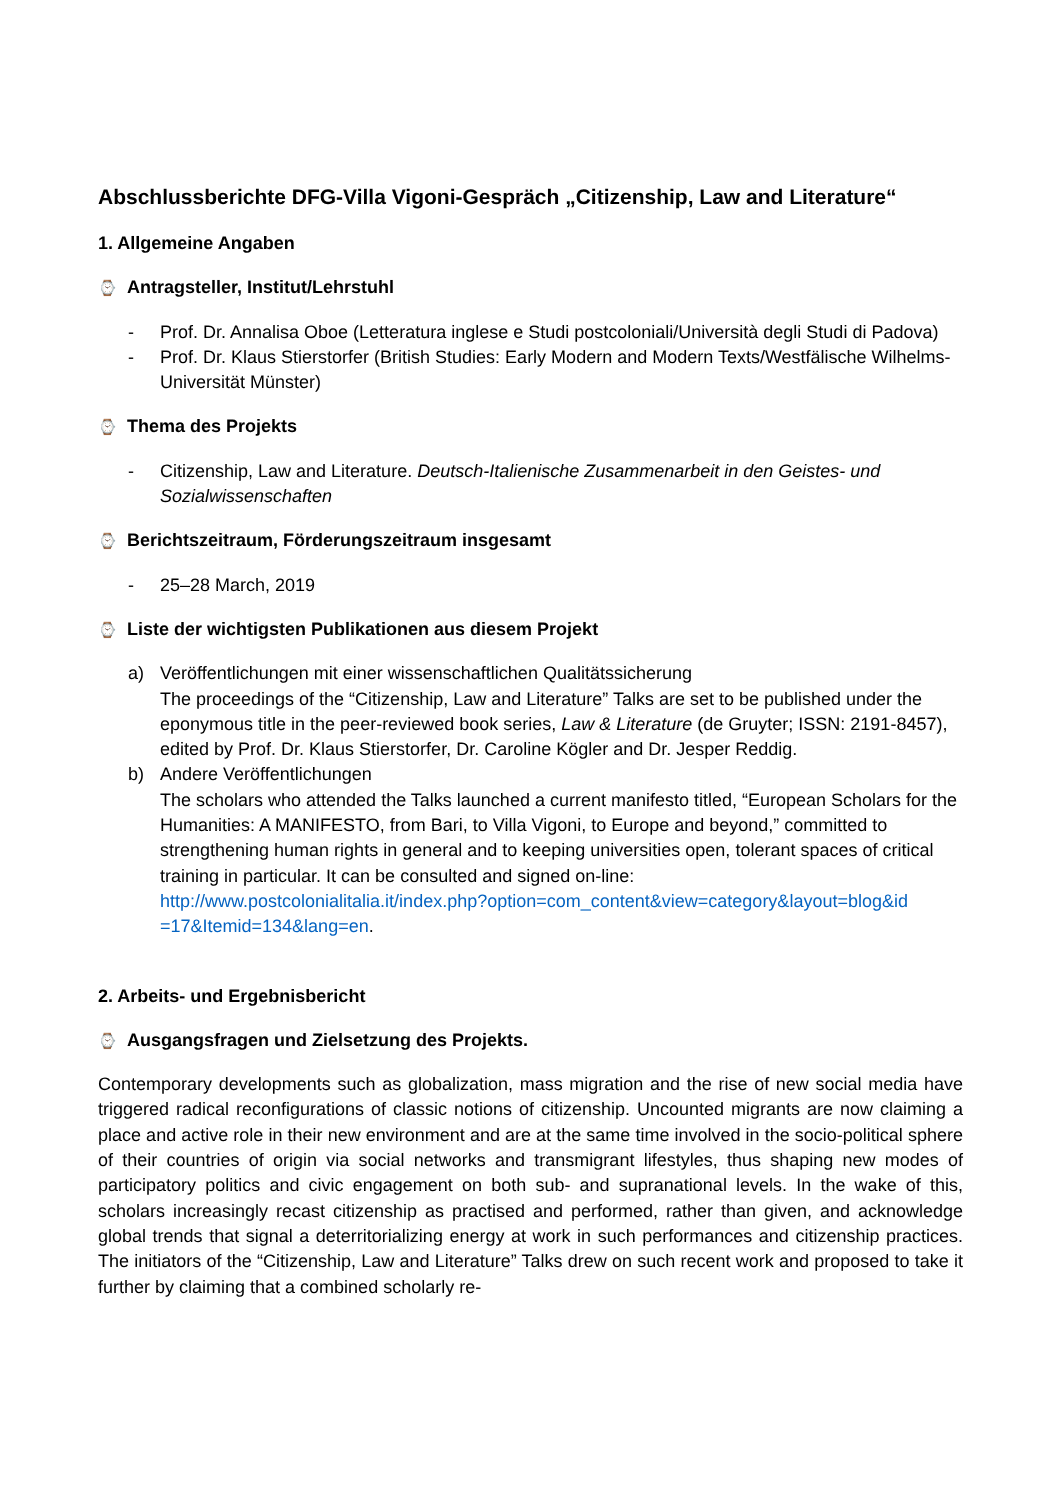Abschlussberichte DFG-Villa Vigoni-Gespräch „Citizenship, Law and Literature“
1. Allgemeine Angaben
⌚ Antragsteller, Institut/Lehrstuhl
- Prof. Dr. Annalisa Oboe (Letteratura inglese e Studi postcoloniali/Università degli Studi di Padova)
- Prof. Dr. Klaus Stierstorfer (British Studies: Early Modern and Modern Texts/Westfälische Wilhelms-Universität Münster)
⌚ Thema des Projekts
- Citizenship, Law and Literature. Deutsch-Italienische Zusammenarbeit in den Geistes- und Sozialwissenschaften
⌚ Berichtszeitraum, Förderungszeitraum insgesamt
- 25–28 March, 2019
⌚ Liste der wichtigsten Publikationen aus diesem Projekt
a) Veröffentlichungen mit einer wissenschaftlichen Qualitätssicherung
The proceedings of the “Citizenship, Law and Literature” Talks are set to be published under the eponymous title in the peer-reviewed book series, Law & Literature (de Gruyter; ISSN: 2191-8457), edited by Prof. Dr. Klaus Stierstorfer, Dr. Caroline Kögler and Dr. Jesper Reddig.
b) Andere Veröffentlichungen
The scholars who attended the Talks launched a current manifesto titled, “European Scholars for the Humanities: A MANIFESTO, from Bari, to Villa Vigoni, to Europe and beyond,” committed to strengthening human rights in general and to keeping universities open, tolerant spaces of critical training in particular. It can be consulted and signed on-line: http://www.postcolonialitalia.it/index.php?option=com_content&view=category&layout=blog&id =17&Itemid=134&lang=en.
2. Arbeits- und Ergebnisbericht
⌚ Ausgangsfragen und Zielsetzung des Projekts.
Contemporary developments such as globalization, mass migration and the rise of new social media have triggered radical reconfigurations of classic notions of citizenship. Uncounted migrants are now claiming a place and active role in their new environment and are at the same time involved in the socio-political sphere of their countries of origin via social networks and transmigrant lifestyles, thus shaping new modes of participatory politics and civic engagement on both sub- and supranational levels. In the wake of this, scholars increasingly recast citizenship as practised and performed, rather than given, and acknowledge global trends that signal a deterritorializing energy at work in such performances and citizenship practices. The initiators of the “Citizenship, Law and Literature” Talks drew on such recent work and proposed to take it further by claiming that a combined scholarly re-